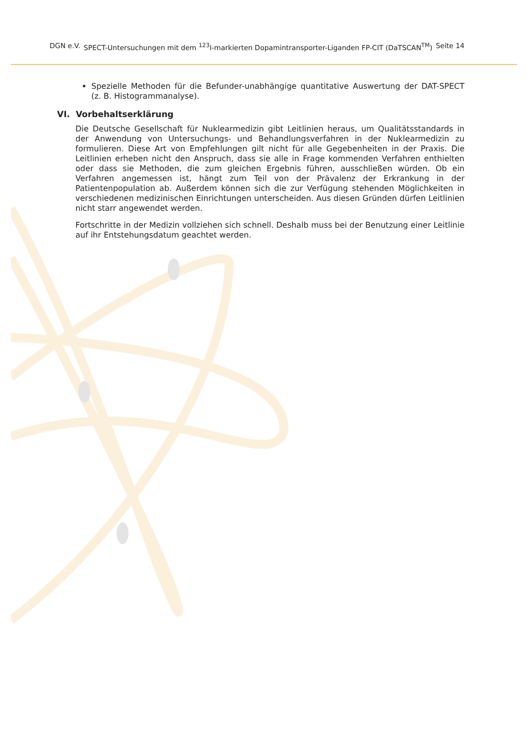DGN e.V. SPECT-Untersuchungen mit dem <sup>123</sup>I-markierten Dopamintransporter-Liganden FP-CIT (DaTSCAN<sup>TM</sup>) Seite 14
Spezielle Methoden für die Befunder-unabhängige quantitative Auswertung der DAT-SPECT (z. B. Histogrammanalyse).
VI. Vorbehaltserklärung
Die Deutsche Gesellschaft für Nuklearmedizin gibt Leitlinien heraus, um Qualitätsstandards in der Anwendung von Untersuchungs- und Behandlungsverfahren in der Nuklearmedizin zu formulieren. Diese Art von Empfehlungen gilt nicht für alle Gegebenheiten in der Praxis. Die Leitlinien erheben nicht den Anspruch, dass sie alle in Frage kommenden Verfahren enthielten oder dass sie Methoden, die zum gleichen Ergebnis führen, ausschließen würden. Ob ein Verfahren angemessen ist, hängt zum Teil von der Prävalenz der Erkrankung in der Patientenpopulation ab. Außerdem können sich die zur Verfügung stehenden Möglichkeiten in verschiedenen medizinischen Einrichtungen unterscheiden. Aus diesen Gründen dürfen Leitlinien nicht starr angewendet werden.
Fortschritte in der Medizin vollziehen sich schnell. Deshalb muss bei der Benutzung einer Leitlinie auf ihr Entstehungsdatum geachtet werden.